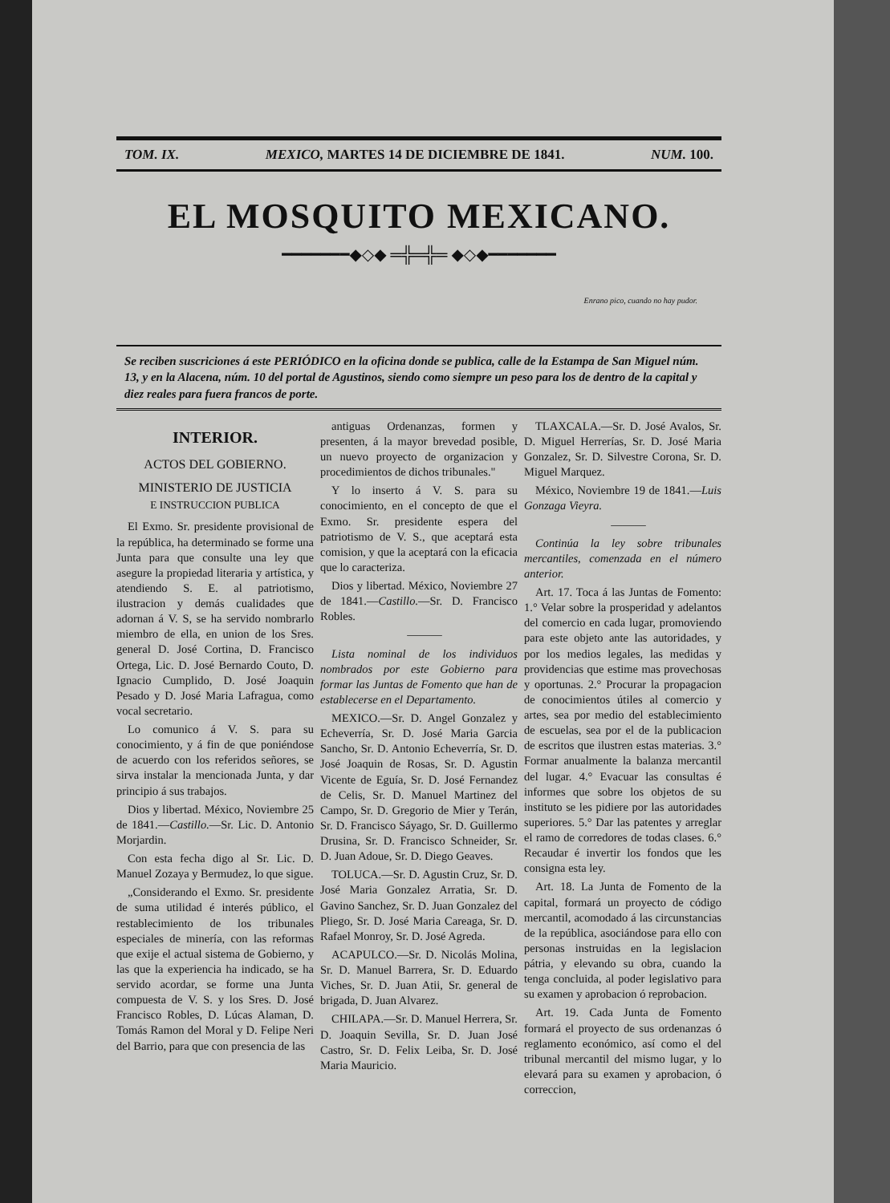TOM. IX. MEXICO, MARTES 14 DE DICIEMBRE DE 1841. NUM. 100.
EL MOSQUITO MEXICANO.
━━━━━━━◆◇◆ ═╬═╬═ ◆◇◆━━━━━━━
Enrano pico, cuando no hay pudor.
Se reciben suscriciones á este PERIÓDICO en la oficina donde se publica, calle de la Estampa de San Miguel núm. 13, y en la Alacena, núm. 10 del portal de Agustinos, siendo como siempre un peso para los de dentro de la capital y diez reales para fuera francos de porte.
INTERIOR.
ACTOS DEL GOBIERNO.
MINISTERIO DE JUSTICIA
E INSTRUCCION PUBLICA
El Exmo. Sr. presidente provisional de la república, ha determinado se forme una Junta para que consulte una ley que asegure la propiedad literaria y artística, y atendiendo S. E. al patriotismo, ilustracion y demás cualidades que adornan á V. S, se ha servido nombrarlo miembro de ella, en union de los Sres. general D. José Cortina, D. Francisco Ortega, Lic. D. José Bernardo Couto, D. Ignacio Cumplido, D. José Joaquin Pesado y D. José Maria Lafragua, como vocal secretario.
Lo comunico á V. S. para su conocimiento, y á fin de que poniéndose de acuerdo con los referidos señores, se sirva instalar la mencionada Junta, y dar principio á sus trabajos.
Dios y libertad. México, Noviembre 25 de 1841.—Castillo.—Sr. Lic. D. Antonio Morjardin.
Con esta fecha digo al Sr. Lic. D. Manuel Zozaya y Bermudez, lo que sigue.
„Considerando el Exmo. Sr. presidente de suma utilidad é interés público, el restablecimiento de los tribunales especiales de minería, con las reformas que exije el actual sistema de Gobierno, y las que la experiencia ha indicado, se ha servido acordar, se forme una Junta compuesta de V. S. y los Sres. D. José Francisco Robles, D. Lúcas Alaman, D. Tomás Ramon del Moral y D. Felipe Neri del Barrio, para que con presencia de las
antiguas Ordenanzas, formen y presenten, á la mayor brevedad posible, un nuevo proyecto de organizacion y procedimientos de dichos tribunales."
Y lo inserto á V. S. para su conocimiento, en el concepto de que el Exmo. Sr. presidente espera del patriotismo de V. S., que aceptará esta comision, y que la aceptará con la eficacia que lo caracteriza.
Dios y libertad. México, Noviembre 27 de 1841.—Castillo.—Sr. D. Francisco Robles.
———
Lista nominal de los individuos nombrados por este Gobierno para formar las Juntas de Fomento que han de establecerse en el Departamento.
MEXICO.—Sr. D. Angel Gonzalez y Echeverría, Sr. D. José Maria Garcia Sancho, Sr. D. Antonio Echeverría, Sr. D. José Joaquin de Rosas, Sr. D. Agustin Vicente de Eguía, Sr. D. José Fernandez de Celis, Sr. D. Manuel Martinez del Campo, Sr. D. Gregorio de Mier y Terán, Sr. D. Francisco Sáyago, Sr. D. Guillermo Drusina, Sr. D. Francisco Schneider, Sr. D. Juan Adoue, Sr. D. Diego Geaves.
TOLUCA.—Sr. D. Agustin Cruz, Sr. D. José Maria Gonzalez Arratia, Sr. D. Gavino Sanchez, Sr. D. Juan Gonzalez del Pliego, Sr. D. José Maria Careaga, Sr. D. Rafael Monroy, Sr. D. José Agreda.
ACAPULCO.—Sr. D. Nicolás Molina, Sr. D. Manuel Barrera, Sr. D. Eduardo Viches, Sr. D. Juan Atii, Sr. general de brigada, D. Juan Alvarez.
CHILAPA.—Sr. D. Manuel Herrera, Sr. D. Joaquin Sevilla, Sr. D. Juan José Castro, Sr. D. Felix Leiba, Sr. D. José Maria Mauricio.
TLAXCALA.—Sr. D. José Avalos, Sr. D. Miguel Herrerías, Sr. D. José Maria Gonzalez, Sr. D. Silvestre Corona, Sr. D. Miguel Marquez.
México, Noviembre 19 de 1841.—Luis Gonzaga Vieyra.
———
Continúa la ley sobre tribunales mercantiles, comenzada en el número anterior.
Art. 17. Toca á las Juntas de Fomento: 1.° Velar sobre la prosperidad y adelantos del comercio en cada lugar, promoviendo para este objeto ante las autoridades, y por los medios legales, las medidas y providencias que estime mas provechosas y oportunas. 2.° Procurar la propagacion de conocimientos útiles al comercio y artes, sea por medio del establecimiento de escuelas, sea por el de la publicacion de escritos que ilustren estas materias. 3.° Formar anualmente la balanza mercantil del lugar. 4.° Evacuar las consultas é informes que sobre los objetos de su instituto se les pidiere por las autoridades superiores. 5.° Dar las patentes y arreglar el ramo de corredores de todas clases. 6.° Recaudar é invertir los fondos que les consigna esta ley.
Art. 18. La Junta de Fomento de la capital, formará un proyecto de código mercantil, acomodado á las circunstancias de la república, asociándose para ello con personas instruidas en la legislacion pátria, y elevando su obra, cuando la tenga concluida, al poder legislativo para su examen y aprobacion ó reprobacion.
Art. 19. Cada Junta de Fomento formará el proyecto de sus ordenanzas ó reglamento económico, así como el del tribunal mercantil del mismo lugar, y lo elevará para su examen y aprobacion, ó correccion,